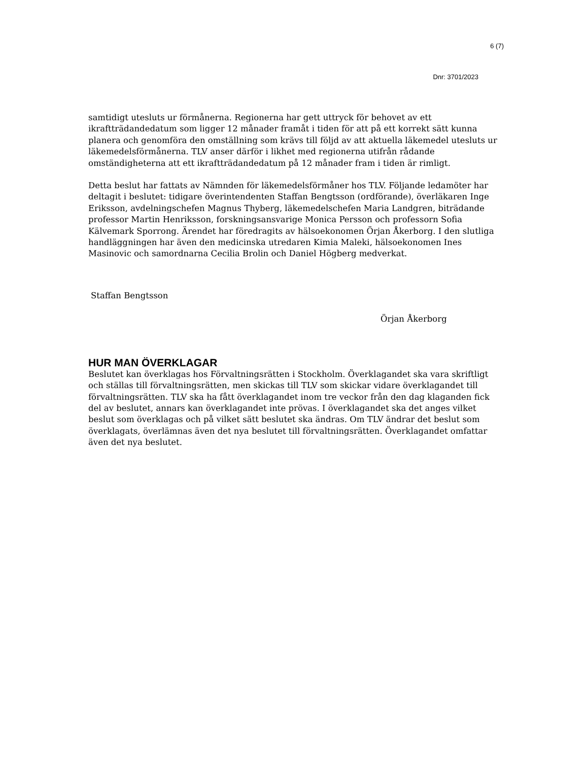6 (7)
Dnr: 3701/2023
samtidigt utesluts ur förmånerna. Regionerna har gett uttryck för behovet av ett ikraftträdandedatum som ligger 12 månader framåt i tiden för att på ett korrekt sätt kunna planera och genomföra den omställning som krävs till följd av att aktuella läkemedel utesluts ur läkemedelsförmånerna. TLV anser därför i likhet med regionerna utifrån rådande omständigheterna att ett ikraftträdandedatum på 12 månader fram i tiden är rimligt.
Detta beslut har fattats av Nämnden för läkemedelsförmåner hos TLV. Följande ledamöter har deltagit i beslutet: tidigare överintendenten Staffan Bengtsson (ordförande), överläkaren Inge Eriksson, avdelningschefen Magnus Thyberg, läkemedelschefen Maria Landgren, biträdande professor Martin Henriksson, forskningsansvarige Monica Persson och professorn Sofia Kälvemark Sporrong. Ärendet har föredragits av hälsoekonomen Örjan Åkerborg. I den slutliga handläggningen har även den medicinska utredaren Kimia Maleki, hälsoekonomen Ines Masinovic och samordnarna Cecilia Brolin och Daniel Högberg medverkat.
Staffan Bengtsson
Örjan Åkerborg
HUR MAN ÖVERKLAGAR
Beslutet kan överklagas hos Förvaltningsrätten i Stockholm. Överklagandet ska vara skriftligt och ställas till förvaltningsrätten, men skickas till TLV som skickar vidare överklagandet till förvaltningsrätten. TLV ska ha fått överklagandet inom tre veckor från den dag klaganden fick del av beslutet, annars kan överklagandet inte prövas. I överklagandet ska det anges vilket beslut som överklagas och på vilket sätt beslutet ska ändras. Om TLV ändrar det beslut som överklagats, överlämnas även det nya beslutet till förvaltningsrätten. Överklagandet omfattar även det nya beslutet.